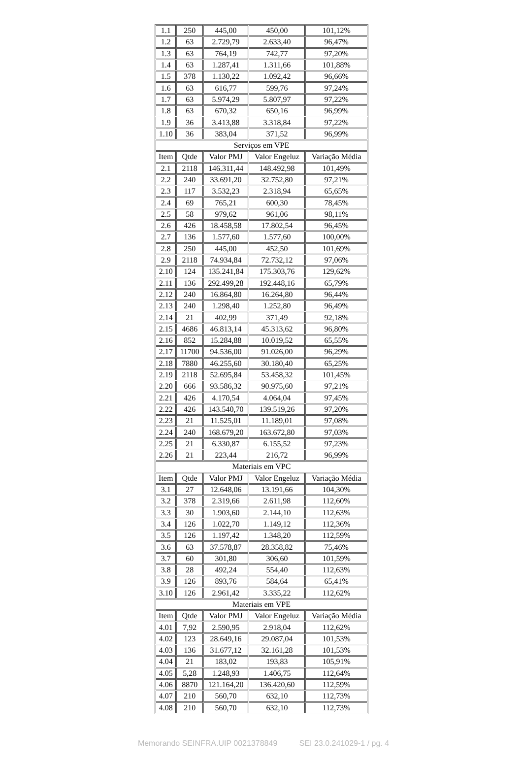| 1.1 | 250 | 445,00 | 450,00 | 101,12% |
| 1.2 | 63 | 2.729,79 | 2.633,40 | 96,47% |
| 1.3 | 63 | 764,19 | 742,77 | 97,20% |
| 1.4 | 63 | 1.287,41 | 1.311,66 | 101,88% |
| 1.5 | 378 | 1.130,22 | 1.092,42 | 96,66% |
| 1.6 | 63 | 616,77 | 599,76 | 97,24% |
| 1.7 | 63 | 5.974,29 | 5.807,97 | 97,22% |
| 1.8 | 63 | 670,32 | 650,16 | 96,99% |
| 1.9 | 36 | 3.413,88 | 3.318,84 | 97,22% |
| 1.10 | 36 | 383,04 | 371,52 | 96,99% |
| Serviços em VPE | | | | |
| Item | Qtde | Valor PMJ | Valor Engeluz | Variação Média |
| 2.1 | 2118 | 146.311,44 | 148.492,98 | 101,49% |
| 2.2 | 240 | 33.691,20 | 32.752,80 | 97,21% |
| 2.3 | 117 | 3.532,23 | 2.318,94 | 65,65% |
| 2.4 | 69 | 765,21 | 600,30 | 78,45% |
| 2.5 | 58 | 979,62 | 961,06 | 98,11% |
| 2.6 | 426 | 18.458,58 | 17.802,54 | 96,45% |
| 2.7 | 136 | 1.577,60 | 1.577,60 | 100,00% |
| 2.8 | 250 | 445,00 | 452,50 | 101,69% |
| 2.9 | 2118 | 74.934,84 | 72.732,12 | 97,06% |
| 2.10 | 124 | 135.241,84 | 175.303,76 | 129,62% |
| 2.11 | 136 | 292.499,28 | 192.448,16 | 65,79% |
| 2.12 | 240 | 16.864,80 | 16.264,80 | 96,44% |
| 2.13 | 240 | 1.298,40 | 1.252,80 | 96,49% |
| 2.14 | 21 | 402,99 | 371,49 | 92,18% |
| 2.15 | 4686 | 46.813,14 | 45.313,62 | 96,80% |
| 2.16 | 852 | 15.284,88 | 10.019,52 | 65,55% |
| 2.17 | 11700 | 94.536,00 | 91.026,00 | 96,29% |
| 2.18 | 7880 | 46.255,60 | 30.180,40 | 65,25% |
| 2.19 | 2118 | 52.695,84 | 53.458,32 | 101,45% |
| 2.20 | 666 | 93.586,32 | 90.975,60 | 97,21% |
| 2.21 | 426 | 4.170,54 | 4.064,04 | 97,45% |
| 2.22 | 426 | 143.540,70 | 139.519,26 | 97,20% |
| 2.23 | 21 | 11.525,01 | 11.189,01 | 97,08% |
| 2.24 | 240 | 168.679,20 | 163.672,80 | 97,03% |
| 2.25 | 21 | 6.330,87 | 6.155,52 | 97,23% |
| 2.26 | 21 | 223,44 | 216,72 | 96,99% |
| Materiais em VPC | | | | |
| Item | Qtde | Valor PMJ | Valor Engeluz | Variação Média |
| 3.1 | 27 | 12.648,06 | 13.191,66 | 104,30% |
| 3.2 | 378 | 2.319,66 | 2.611,98 | 112,60% |
| 3.3 | 30 | 1.903,60 | 2.144,10 | 112,63% |
| 3.4 | 126 | 1.022,70 | 1.149,12 | 112,36% |
| 3.5 | 126 | 1.197,42 | 1.348,20 | 112,59% |
| 3.6 | 63 | 37.578,87 | 28.358,82 | 75,46% |
| 3.7 | 60 | 301,80 | 306,60 | 101,59% |
| 3.8 | 28 | 492,24 | 554,40 | 112,63% |
| 3.9 | 126 | 893,76 | 584,64 | 65,41% |
| 3.10 | 126 | 2.961,42 | 3.335,22 | 112,62% |
| Materiais em VPE | | | | |
| Item | Qtde | Valor PMJ | Valor Engeluz | Variação Média |
| 4.01 | 7,92 | 2.590,95 | 2.918,04 | 112,62% |
| 4.02 | 123 | 28.649,16 | 29.087,04 | 101,53% |
| 4.03 | 136 | 31.677,12 | 32.161,28 | 101,53% |
| 4.04 | 21 | 183,02 | 193,83 | 105,91% |
| 4.05 | 5,28 | 1.248,93 | 1.406,75 | 112,64% |
| 4.06 | 8870 | 121.164,20 | 136.420,60 | 112,59% |
| 4.07 | 210 | 560,70 | 632,10 | 112,73% |
| 4.08 | 210 | 560,70 | 632,10 | 112,73% |
Memorando SEINFRA.UIP 0021378849 SEI 23.0.241029-1 / pg. 4